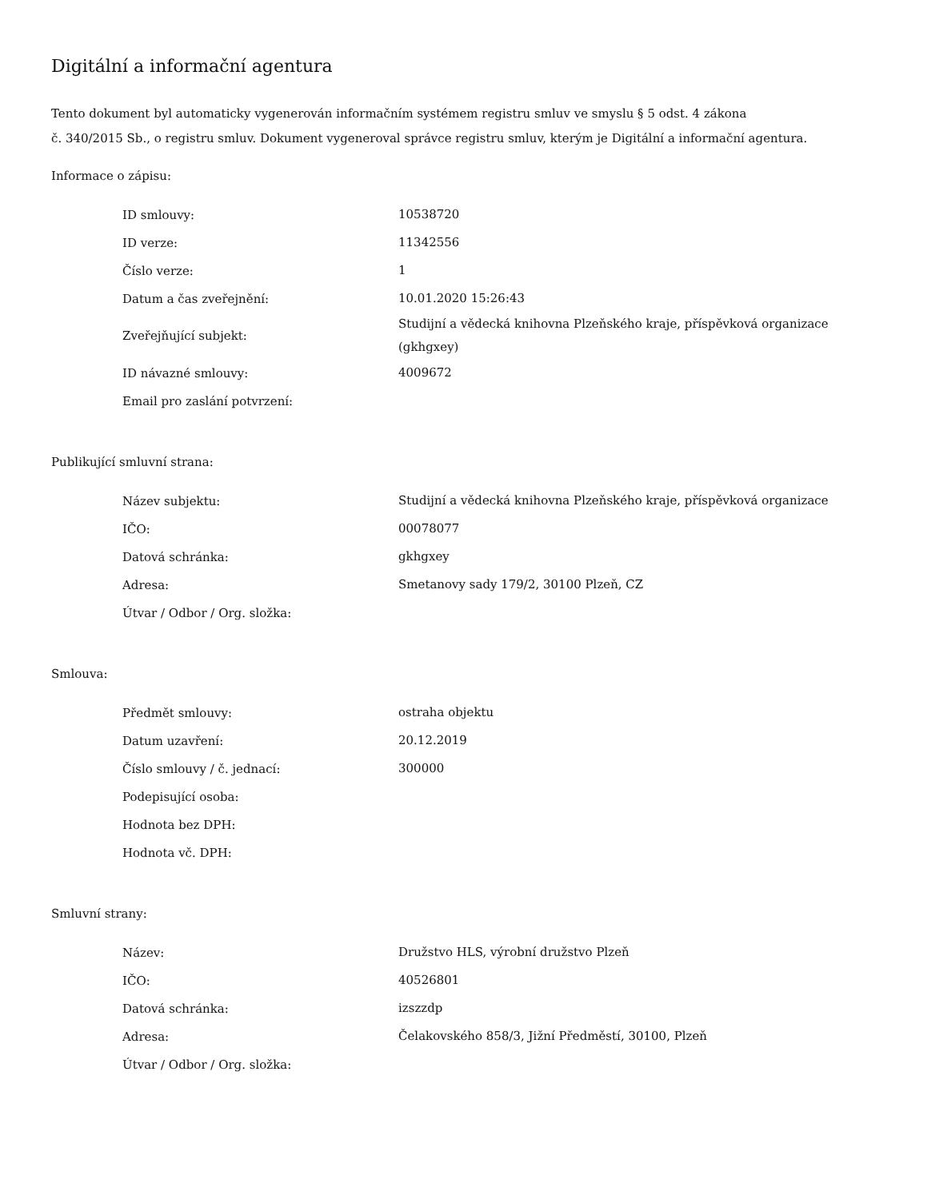Digitální a informační agentura
Tento dokument byl automaticky vygenerován informačním systémem registru smluv ve smyslu § 5 odst. 4 zákona
č. 340/2015 Sb., o registru smluv. Dokument vygeneroval správce registru smluv, kterým je Digitální a informační agentura.
Informace o zápisu:
| ID smlouvy: | 10538720 |
| ID verze: | 11342556 |
| Číslo verze: | 1 |
| Datum a čas zveřejnění: | 10.01.2020 15:26:43 |
| Zveřejňující subjekt: | Studijní a vědecká knihovna Plzeňského kraje, příspěvková organizace (gkhgxey) |
| ID návazné smlouvy: | 4009672 |
| Email pro zaslání potvrzení: | |
Publikující smluvní strana:
| Název subjektu: | Studijní a vědecká knihovna Plzeňského kraje, příspěvková organizace |
| IČO: | 00078077 |
| Datová schránka: | gkhgxey |
| Adresa: | Smetanovy sady 179/2, 30100 Plzeň, CZ |
| Útvar / Odbor / Org. složka: | |
Smlouva:
| Předmět smlouvy: | ostraha objektu |
| Datum uzavření: | 20.12.2019 |
| Číslo smlouvy / č. jednací: | 300000 |
| Podepisující osoba: | |
| Hodnota bez DPH: | |
| Hodnota vč. DPH: | |
Smluvní strany:
| Název: | Družstvo HLS, výrobní družstvo Plzeň |
| IČO: | 40526801 |
| Datová schránka: | izszzdp |
| Adresa: | Čelakovského 858/3, Jižní Předměstí, 30100, Plzeň |
| Útvar / Odbor / Org. složka: | |